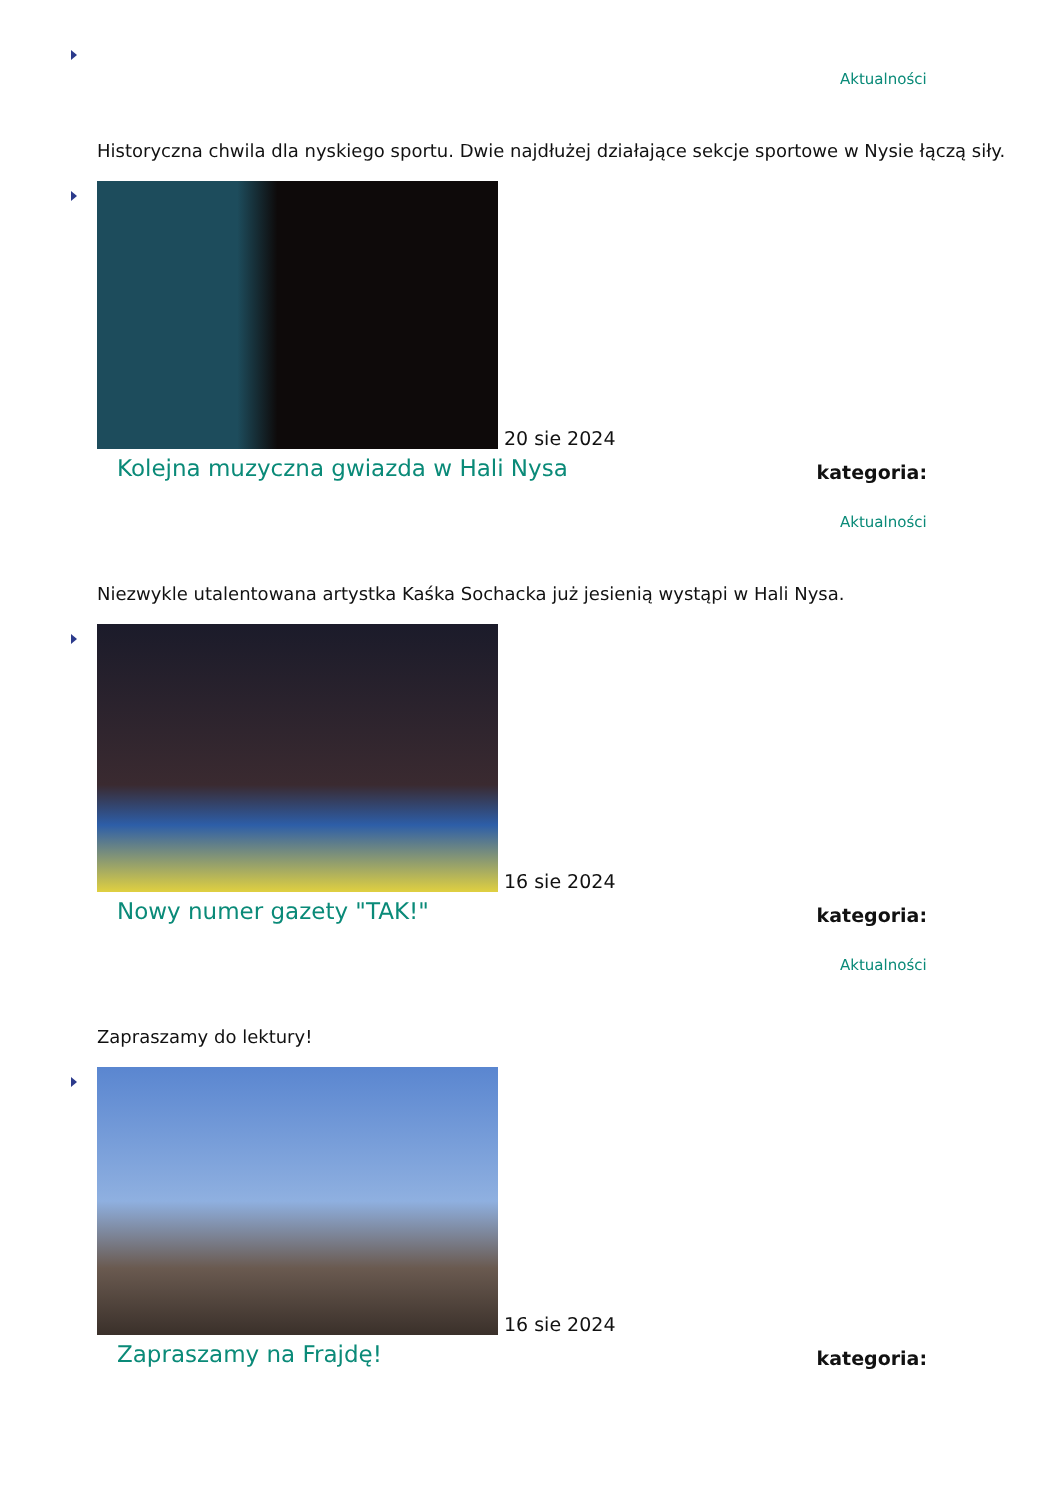Aktualności
Historyczna chwila dla nyskiego sportu. Dwie najdłużej działające sekcje sportowe w Nysie łączą siły.
20 sie 2024
Kolejna muzyczna gwiazda w Hali Nysa kategoria:
Aktualności
Niezwykle utalentowana artystka Kaśka Sochacka już jesienią wystąpi w Hali Nysa.
16 sie 2024
Nowy numer gazety "TAK!" kategoria:
Aktualności
Zapraszamy do lektury!
16 sie 2024
Zapraszamy na Frajdę! kategoria: